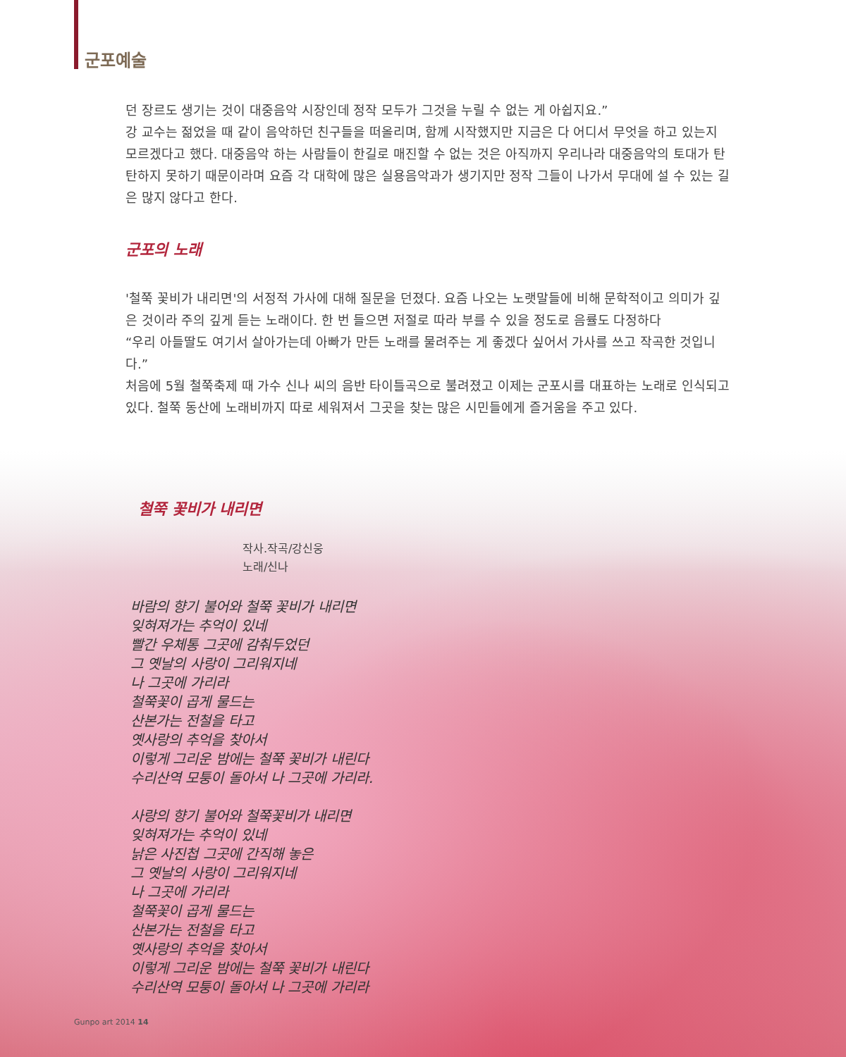군포예술
던 장르도 생기는 것이 대중음악 시장인데 정작 모두가 그것을 누릴 수 없는 게 아쉽지요.”
강 교수는 젊었을 때 같이 음악하던 친구들을 떠올리며, 함께 시작했지만 지금은 다 어디서 무엇을 하고 있는지 모르겠다고 했다. 대중음악 하는 사람들이 한길로 매진할 수 없는 것은 아직까지 우리나라 대중음악의 토대가 탄탄하지 못하기 때문이라며 요즘 각 대학에 많은 실용음악과가 생기지만 정작 그들이 나가서 무대에 설 수 있는 길은 많지 않다고 한다.
군포의 노래
'철쭉 꽃비가 내리면'의 서정적 가사에 대해 질문을 던졌다. 요즘 나오는 노랫말들에 비해 문학적이고 의미가 깊은 것이라 주의 깊게 듣는 노래이다. 한 번 들으면 저절로 따라 부를 수 있을 정도로 음률도 다정하다
“우리 아들딸도 여기서 살아가는데 아빠가 만든 노래를 물려주는 게 좋겠다 싶어서 가사를 쓰고 작곡한 것입니다.”
처음에 5월 철쭉축제 때 가수 신나 씨의 음반 타이틀곡으로 불려졌고 이제는 군포시를 대표하는 노래로 인식되고 있다. 철쭉 동산에 노래비까지 따로 세워져서 그곳을 찾는 많은 시민들에게 즐거움을 주고 있다.
철쭉 꽃비가 내리면
작사.작곡/강신웅
노래/신나
바람의 향기 불어와 철쭉 꽃비가 내리면
잊혀져가는 추억이 있네
빨간 우체통 그곳에 감춰두었던
그 옛날의 사랑이 그리워지네
나 그곳에 가리라
철쭉꽃이 곱게 물드는
산본가는 전철을 타고
옛사랑의 추억을 찾아서
이렇게 그리운 밤에는 철쭉 꽃비가 내린다
수리산역 모퉁이 돌아서 나 그곳에 가리라.
사랑의 향기 불어와 철쭉꽃비가 내리면
잊혀져가는 추억이 있네
낡은 사진첩 그곳에 간직해 놓은
그 옛날의 사랑이 그리워지네
나 그곳에 가리라
철쭉꽃이 곱게 물드는
산본가는 전철을 타고
옛사랑의 추억을 찾아서
이렇게 그리운 밤에는 철쭉 꽃비가 내린다
수리산역 모퉁이 돌아서 나 그곳에 가리라
Gunpo art 2014 14